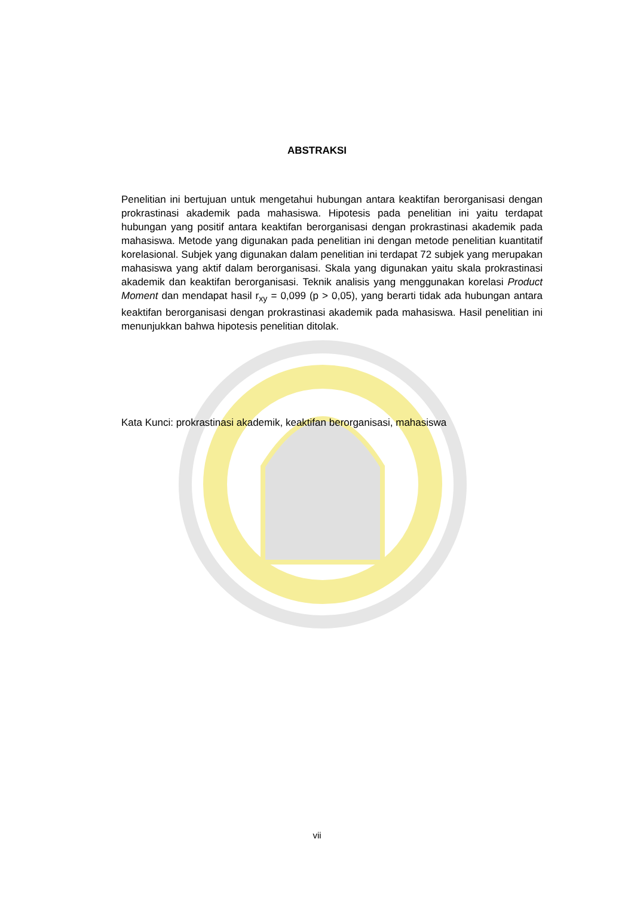ABSTRAKSI
Penelitian ini bertujuan untuk mengetahui hubungan antara keaktifan berorganisasi dengan prokrastinasi akademik pada mahasiswa. Hipotesis pada penelitian ini yaitu terdapat hubungan yang positif antara keaktifan berorganisasi dengan prokrastinasi akademik pada mahasiswa. Metode yang digunakan pada penelitian ini dengan metode penelitian kuantitatif korelasional. Subjek yang digunakan dalam penelitian ini terdapat 72 subjek yang merupakan mahasiswa yang aktif dalam berorganisasi. Skala yang digunakan yaitu skala prokrastinasi akademik dan keaktifan berorganisasi. Teknik analisis yang menggunakan korelasi Product Moment dan mendapat hasil r<sub>xy</sub> = 0,099 (p > 0,05), yang berarti tidak ada hubungan antara keaktifan berorganisasi dengan prokrastinasi akademik pada mahasiswa. Hasil penelitian ini menunjukkan bahwa hipotesis penelitian ditolak.
Kata Kunci: prokrastinasi akademik, keaktifan berorganisasi, mahasiswa
vii